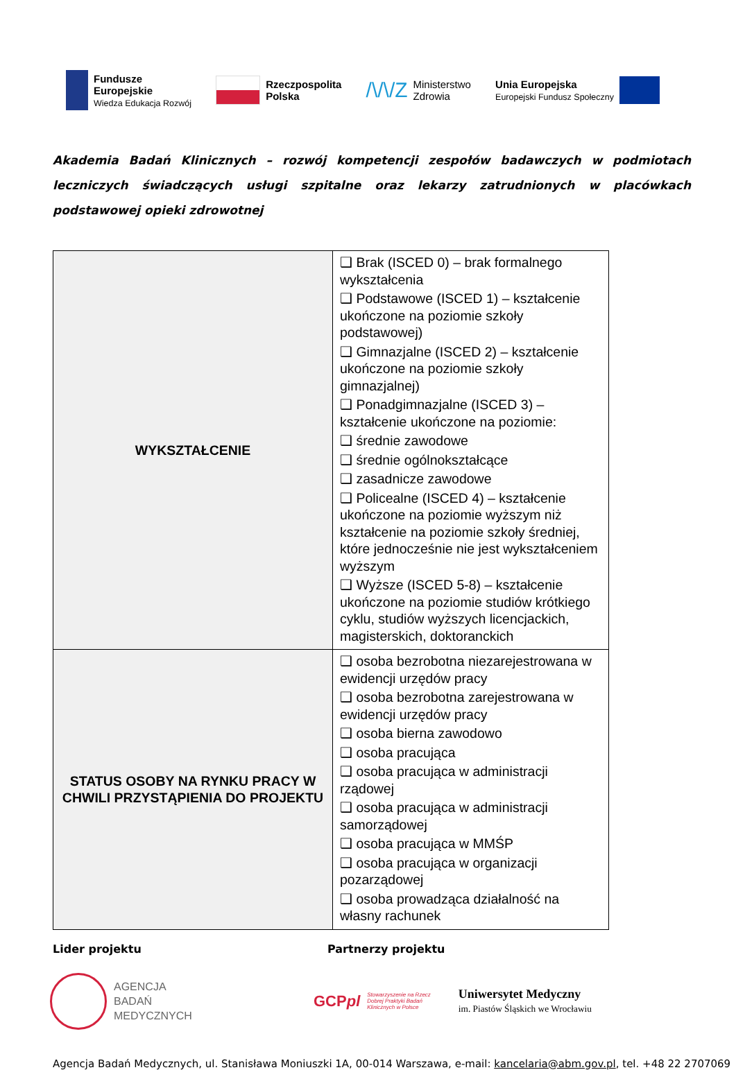Fundusze
Europejskie
Wiedza Edukacja Rozwój
Rzeczpospolita
Polska
/\/\/Z Ministerstwo
Zdrowia
Unia Europejska
Europejski Fundusz Społeczny
Akademia Badań Klinicznych – rozwój kompetencji zespołów badawczych w podmiotach leczniczych świadczących usługi szpitalne oraz lekarzy zatrudnionych w placówkach podstawowej opieki zdrowotnej
| WYKSZTAŁCENIE | ❑ Brak (ISCED 0) – brak formalnego wykształcenia ❑ Podstawowe (ISCED 1) – kształcenie ukończone na poziomie szkoły podstawowej) ❑ Gimnazjalne (ISCED 2) – kształcenie ukończone na poziomie szkoły gimnazjalnej) ❑ Ponadgimnazjalne (ISCED 3) – kształcenie ukończone na poziomie: ❑ średnie zawodowe ❑ średnie ogólnokształcące ❑ zasadnicze zawodowe ❑ Policealne (ISCED 4) – kształcenie ukończone na poziomie wyższym niż kształcenie na poziomie szkoły średniej, które jednocześnie nie jest wykształceniem wyższym ❑ Wyższe (ISCED 5-8) – kształcenie ukończone na poziomie studiów krótkiego cyklu, studiów wyższych licencjackich, magisterskich, doktoranckich |
| STATUS OSOBY NA RYNKU PRACY W CHWILI PRZYSTĄPIENIA DO PROJEKTU | ❑ osoba bezrobotna niezarejestrowana w ewidencji urzędów pracy ❑ osoba bezrobotna zarejestrowana w ewidencji urzędów pracy ❑ osoba bierna zawodowo ❑ osoba pracująca ❑ osoba pracująca w administracji rządowej ❑ osoba pracująca w administracji samorządowej ❑ osoba pracująca w MMŚP ❑ osoba pracująca w organizacji pozarządowej ❑ osoba prowadząca działalność na własny rachunek |
Lider projektu Partnerzy projektu
AGENCJA
BADAŃ
MEDYCZNYCH
GCPpl Stowarzyszenie na Rzecz
Dobrej Praktyki Badań
Klinicznych w Polsce
Uniwersytet Medyczny
im. Piastów Śląskich we Wrocławiu
Agencja Badań Medycznych, ul. Stanisława Moniuszki 1A, 00-014 Warszawa, e-mail: kancelaria@abm.gov.pl, tel. +48 22 2707069